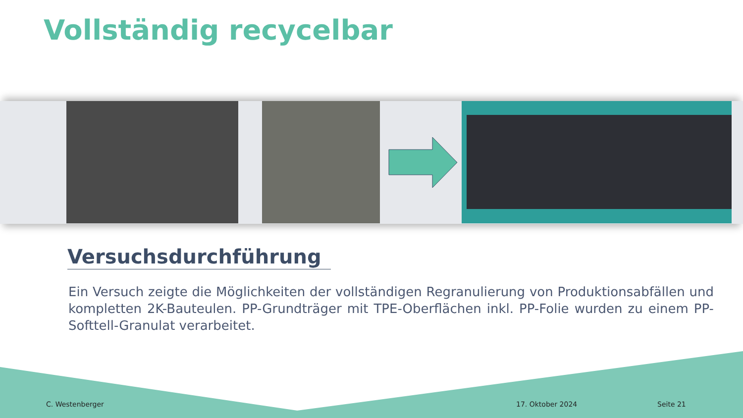Vollständig recycelbar
Versuchsdurchführung
Ein Versuch zeigte die Möglichkeiten der vollständigen Regranulierung von Produktionsabfällen und kompletten 2K-Bauteulen. PP-Grundträger mit TPE-Oberflächen inkl. PP-Folie wurden zu einem PP-Softtell-Granulat verarbeitet.
C. Westenberger 17. Oktober 2024 Seite 21